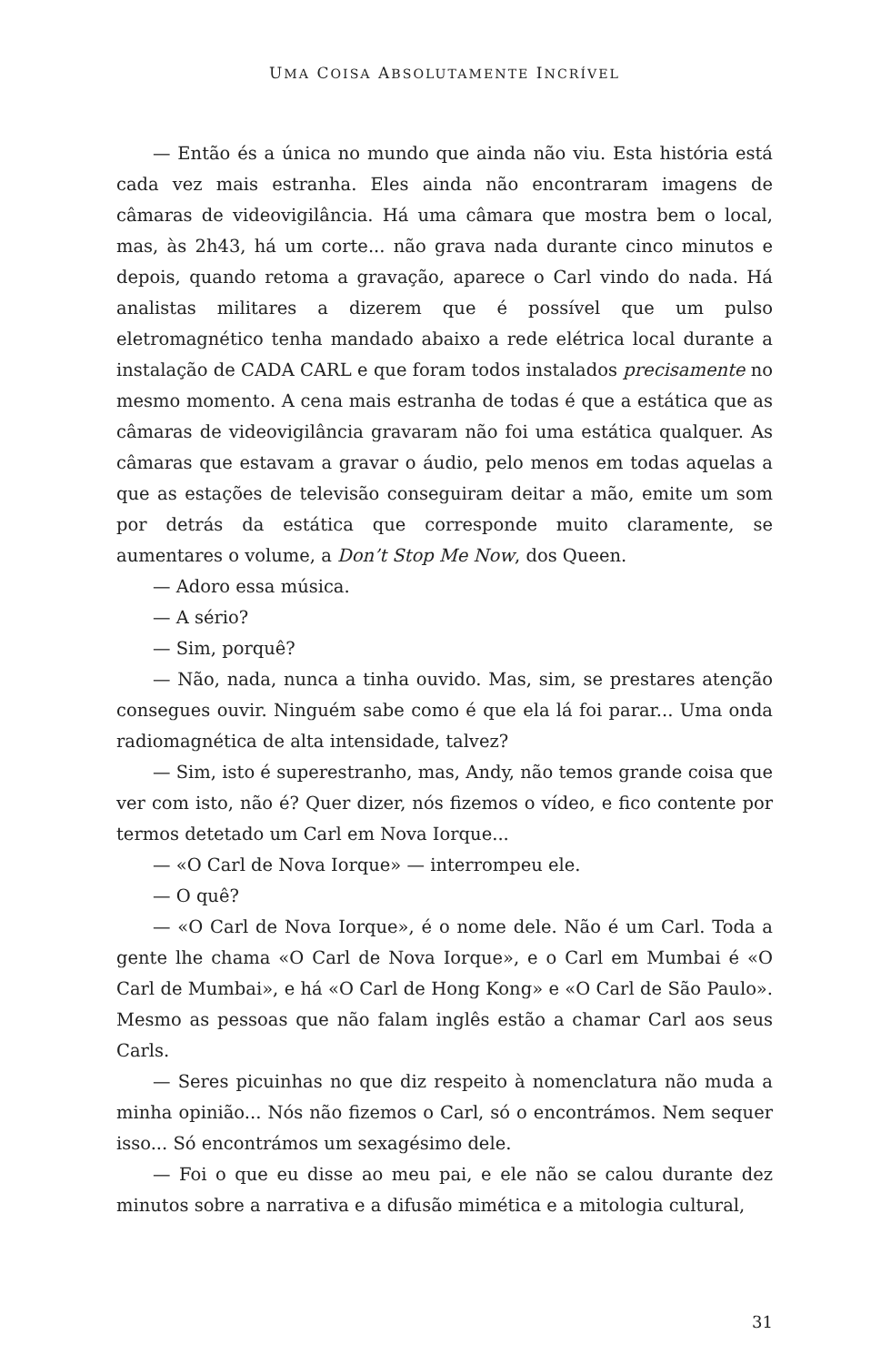UMA COISA ABSOLUTAMENTE INCRÍVEL
— Então és a única no mundo que ainda não viu. Esta história está cada vez mais estranha. Eles ainda não encontraram imagens de câmaras de videovigilância. Há uma câmara que mostra bem o local, mas, às 2h43, há um corte... não grava nada durante cinco minutos e depois, quando retoma a gravação, aparece o Carl vindo do nada. Há analistas militares a dizerem que é possível que um pulso eletromagnético tenha mandado abaixo a rede elétrica local durante a instalação de CADA CARL e que foram todos instalados precisamente no mesmo momento. A cena mais estranha de todas é que a estática que as câmaras de videovigilância gravaram não foi uma estática qualquer. As câmaras que estavam a gravar o áudio, pelo menos em todas aquelas a que as estações de televisão conseguiram deitar a mão, emite um som por detrás da estática que corresponde muito claramente, se aumentares o volume, a Don’t Stop Me Now, dos Queen.
— Adoro essa música.
— A sério?
— Sim, porquê?
— Não, nada, nunca a tinha ouvido. Mas, sim, se prestares atenção consegues ouvir. Ninguém sabe como é que ela lá foi parar... Uma onda radiomagnética de alta intensidade, talvez?
— Sim, isto é superestranho, mas, Andy, não temos grande coisa que ver com isto, não é? Quer dizer, nós fizemos o vídeo, e fico contente por termos detetado um Carl em Nova Iorque...
— «O Carl de Nova Iorque» — interrompeu ele.
— O quê?
— «O Carl de Nova Iorque», é o nome dele. Não é um Carl. Toda a gente lhe chama «O Carl de Nova Iorque», e o Carl em Mumbai é «O Carl de Mumbai», e há «O Carl de Hong Kong» e «O Carl de São Paulo». Mesmo as pessoas que não falam inglês estão a chamar Carl aos seus Carls.
— Seres picuinhas no que diz respeito à nomenclatura não muda a minha opinião... Nós não fizemos o Carl, só o encontrámos. Nem sequer isso... Só encontrámos um sexagésimo dele.
— Foi o que eu disse ao meu pai, e ele não se calou durante dez minutos sobre a narrativa e a difusão mimética e a mitologia cultural,
31